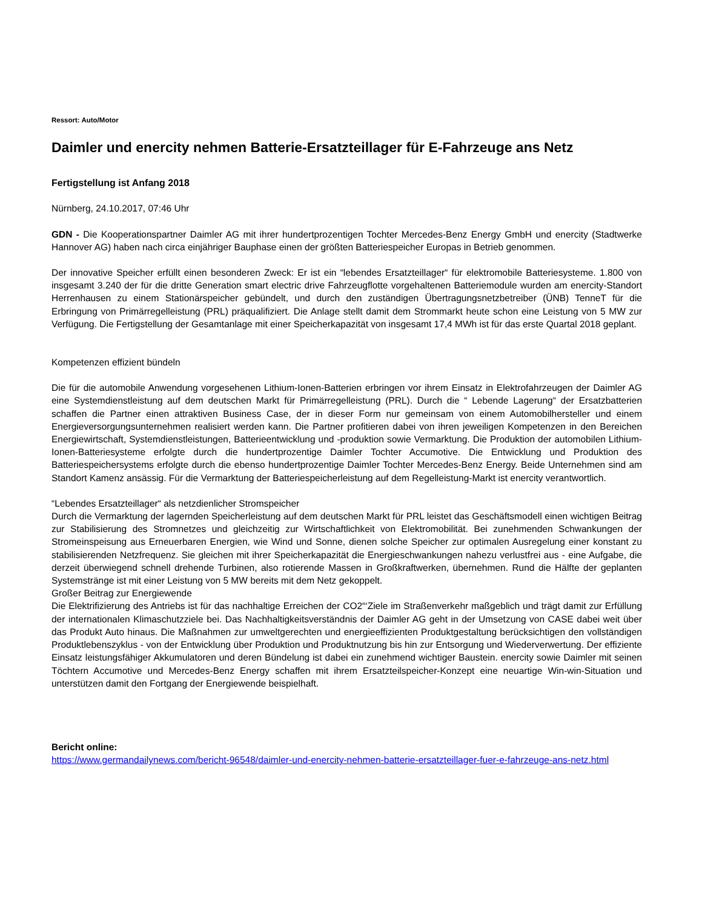Ressort: Auto/Motor
Daimler und enercity nehmen Batterie-Ersatzteillager für E-Fahrzeuge ans Netz
Fertigstellung ist Anfang 2018
Nürnberg, 24.10.2017, 07:46 Uhr
GDN - Die Kooperationspartner Daimler AG mit ihrer hundertprozentigen Tochter Mercedes-Benz Energy GmbH und enercity (Stadtwerke Hannover AG) haben nach circa einjähriger Bauphase einen der größten Batteriespeicher Europas in Betrieb genommen.
Der innovative Speicher erfüllt einen besonderen Zweck: Er ist ein “lebendes Ersatzteillager“ für elektromobile Batteriesysteme. 1.800 von insgesamt 3.240 der für die dritte Generation smart electric drive Fahrzeugflotte vorgehaltenen Batteriemodule wurden am enercity-Standort Herrenhausen zu einem Stationärspeicher gebündelt, und durch den zuständigen Übertragungsnetzbetreiber (ÜNB) TenneT für die Erbringung von Primärregelleistung (PRL) präqualifiziert. Die Anlage stellt damit dem Strommarkt heute schon eine Leistung von 5 MW zur Verfügung. Die Fertigstellung der Gesamtanlage mit einer Speicherkapazität von insgesamt 17,4 MWh ist für das erste Quartal 2018 geplant.
Kompetenzen effizient bündeln
Die für die automobile Anwendung vorgesehenen Lithium-Ionen-Batterien erbringen vor ihrem Einsatz in Elektrofahrzeugen der Daimler AG eine Systemdienstleistung auf dem deutschen Markt für Primärregelleistung (PRL). Durch die “ Lebende Lagerung“ der Ersatzbatterien schaffen die Partner einen attraktiven Business Case, der in dieser Form nur gemeinsam von einem Automobilhersteller und einem Energieversorgungsunternehmen realisiert werden kann. Die Partner profitieren dabei von ihren jeweiligen Kompetenzen in den Bereichen Energiewirtschaft, Systemdienstleistungen, Batterieentwicklung und -produktion sowie Vermarktung. Die Produktion der automobilen Lithium-Ionen-Batteriesysteme erfolgte durch die hundertprozentige Daimler Tochter Accumotive. Die Entwicklung und Produktion des Batteriespeichersystems erfolgte durch die ebenso hundertprozentige Daimler Tochter Mercedes-Benz Energy. Beide Unternehmen sind am Standort Kamenz ansässig. Für die Vermarktung der Batteriespeicherleistung auf dem Regelleistung-Markt ist enercity verantwortlich.
“Lebendes Ersatzteillager“ als netzdienlicher Stromspeicher
Durch die Vermarktung der lagernden Speicherleistung auf dem deutschen Markt für PRL leistet das Geschäftsmodell einen wichtigen Beitrag zur Stabilisierung des Stromnetzes und gleichzeitig zur Wirtschaftlichkeit von Elektromobilität. Bei zunehmenden Schwankungen der Stromeinspeisung aus Erneuerbaren Energien, wie Wind und Sonne, dienen solche Speicher zur optimalen Ausregelung einer konstant zu stabilisierenden Netzfrequenz. Sie gleichen mit ihrer Speicherkapazität die Energieschwankungen nahezu verlustfrei aus - eine Aufgabe, die derzeit überwiegend schnell drehende Turbinen, also rotierende Massen in Großkraftwerken, übernehmen. Rund die Hälfte der geplanten Systemstränge ist mit einer Leistung von 5 MW bereits mit dem Netz gekoppelt.
Großer Beitrag zur Energiewende
Die Elektrifizierung des Antriebs ist für das nachhaltige Erreichen der CO2“‘Ziele im Straßenverkehr maßgeblich und trägt damit zur Erfüllung der internationalen Klimaschutzziele bei. Das Nachhaltigkeitsverständnis der Daimler AG geht in der Umsetzung von CASE dabei weit über das Produkt Auto hinaus. Die Maßnahmen zur umweltgerechten und energieeffizienten Produktgestaltung berücksichtigen den vollständigen Produktlebenszyklus - von der Entwicklung über Produktion und Produktnutzung bis hin zur Entsorgung und Wiederverwertung. Der effiziente Einsatz leistungsfähiger Akkumulatoren und deren Bündelung ist dabei ein zunehmend wichtiger Baustein. enercity sowie Daimler mit seinen Töchtern Accumotive und Mercedes-Benz Energy schaffen mit ihrem Ersatzteilspeicher-Konzept eine neuartige Win-win-Situation und unterstützen damit den Fortgang der Energiewende beispielhaft.
Bericht online:
https://www.germandailynews.com/bericht-96548/daimler-und-enercity-nehmen-batterie-ersatzteillager-fuer-e-fahrzeuge-ans-netz.html